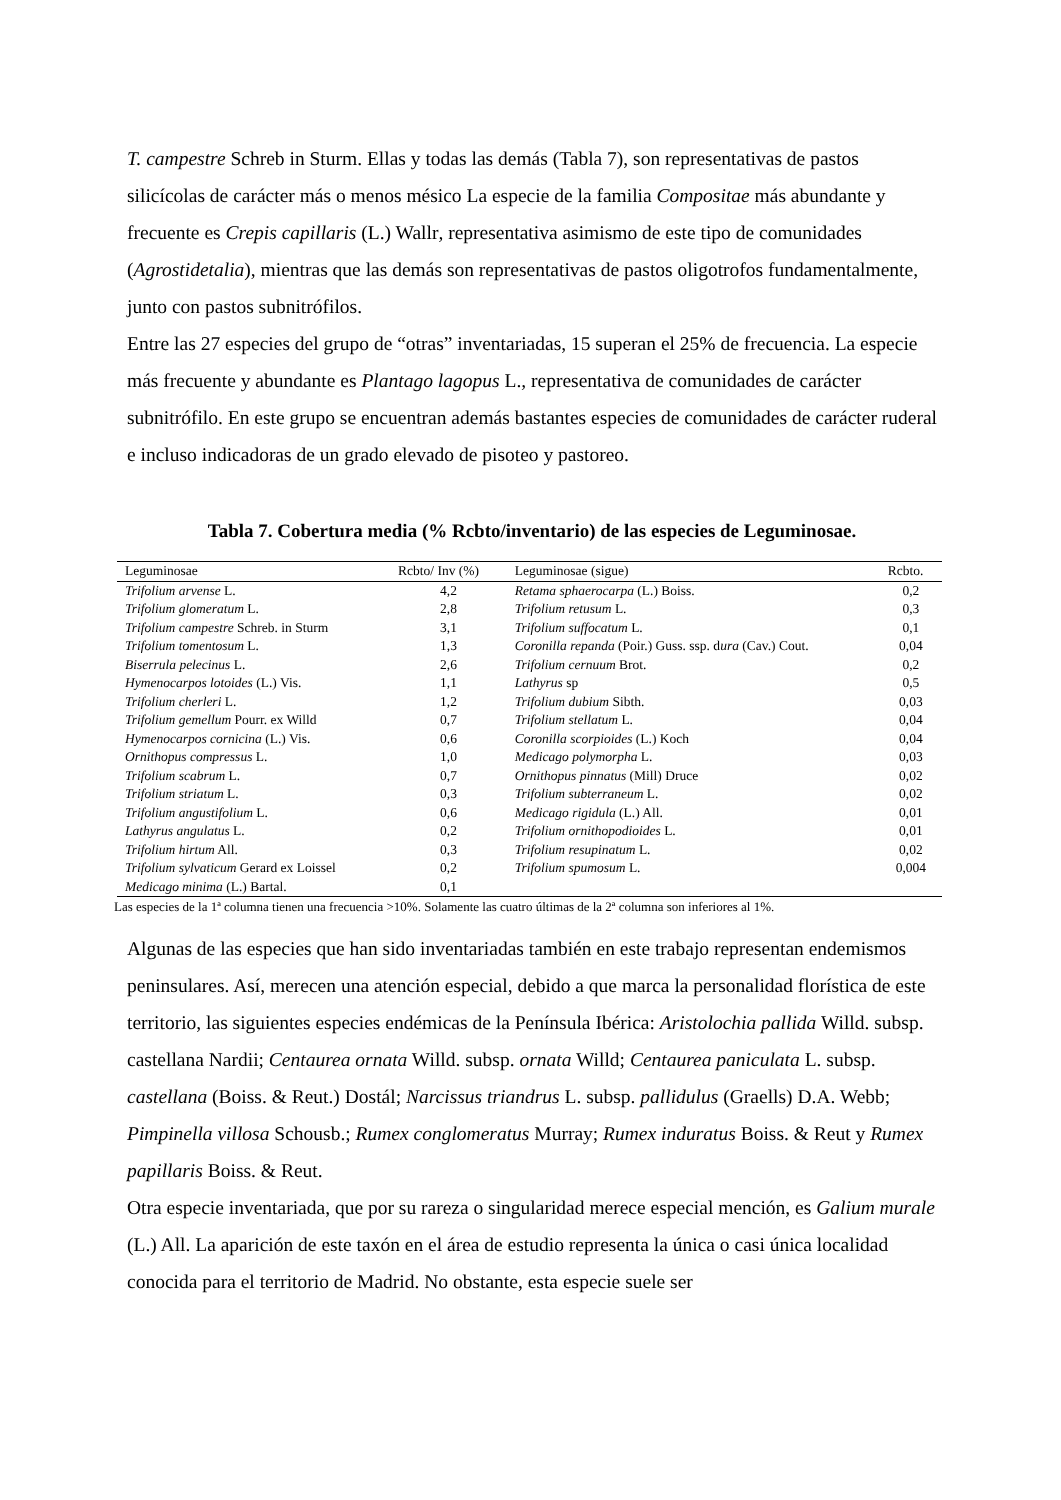T. campestre Schreb in Sturm. Ellas y todas las demás (Tabla 7), son representativas de pastos silicícolas de carácter más o menos mésico La especie de la familia Compositae más abundante y frecuente es Crepis capillaris (L.) Wallr, representativa asimismo de este tipo de comunidades (Agrostidetalia), mientras que las demás son representativas de pastos oligotrofos fundamentalmente, junto con pastos subnitrófilos.
Entre las 27 especies del grupo de “otras” inventariadas, 15 superan el 25% de frecuencia. La especie más frecuente y abundante es Plantago lagopus L., representativa de comunidades de carácter subnitrófilo. En este grupo se encuentran además bastantes especies de comunidades de carácter ruderal e incluso indicadoras de un grado elevado de pisoteo y pastoreo.
Tabla 7. Cobertura media (% Rcbto/inventario) de las especies de Leguminosae.
| Leguminosae | Rcbto/ Inv (%) | Leguminosae (sigue) | Rcbto. |
| --- | --- | --- | --- |
| Trifolium arvense L. | 4,2 | Retama sphaerocarpa (L.) Boiss. | 0,2 |
| Trifolium glomeratum L. | 2,8 | Trifolium retusum L. | 0,3 |
| Trifolium campestre Schreb. in Sturm | 3,1 | Trifolium suffocatum L. | 0,1 |
| Trifolium tomentosum L. | 1,3 | Coronilla repanda (Poir.) Guss. ssp. d ura (Cav.) Cout. | 0,04 |
| Biserrula pelecinus L. | 2,6 | Trifolium cernuum Brot. | 0,2 |
| Hymenocarpos lotoides (L.) Vis. | 1,1 | Lathyrus sp | 0,5 |
| Trifolium cherleri L. | 1,2 | Trifolium dubium Sibth. | 0,03 |
| Trifolium gemellum Pourr. ex Willd | 0,7 | Trifolium stellatum L. | 0,04 |
| Hymenocarpos cornicina (L.) Vis. | 0,6 | Coronilla scorpioides (L.) Koch | 0,04 |
| Ornithopus compressus L. | 1,0 | Medicago polymorpha L. | 0,03 |
| Trifolium scabrum L. | 0,7 | Ornithopus pinnatus (Mill) Druce | 0,02 |
| Trifolium striatum L. | 0,3 | Trifolium subterraneum L. | 0,02 |
| Trifolium angustifolium L. | 0,6 | Medicago rigidula (L.) All. | 0,01 |
| Lathyrus angulatus L. | 0,2 | Trifolium ornithopodioides L. | 0,01 |
| Trifolium hirtum All. | 0,3 | Trifolium resupinatum L. | 0,02 |
| Trifolium sylvaticum Gerard ex Loissel | 0,2 | Trifolium spumosum L. | 0,004 |
| Medicago minima (L.) Bartal. | 0,1 | | |
Las especies de la 1ª columna tienen una frecuencia >10%. Solamente las cuatro últimas de la 2ª columna son inferiores al 1%.
Algunas de las especies que han sido inventariadas también en este trabajo representan endemismos peninsulares. Así, merecen una atención especial, debido a que marca la personalidad florística de este territorio, las siguientes especies endémicas de la Península Ibérica: Aristolochia pallida Willd. subsp. castellana Nardii; Centaurea ornata Willd. subsp. ornata Willd; Centaurea paniculata L. subsp. castellana (Boiss. & Reut.) Dostál; Narcissus triandrus L. subsp. pallidulus (Graells) D.A. Webb; Pimpinella villosa Schousb.; Rumex conglomeratus Murray; Rumex induratus Boiss. & Reut y Rumex papillaris Boiss. & Reut.
Otra especie inventariada, que por su rareza o singularidad merece especial mención, es Galium murale (L.) All. La aparición de este taxón en el área de estudio representa la única o casi única localidad conocida para el territorio de Madrid. No obstante, esta especie suele ser